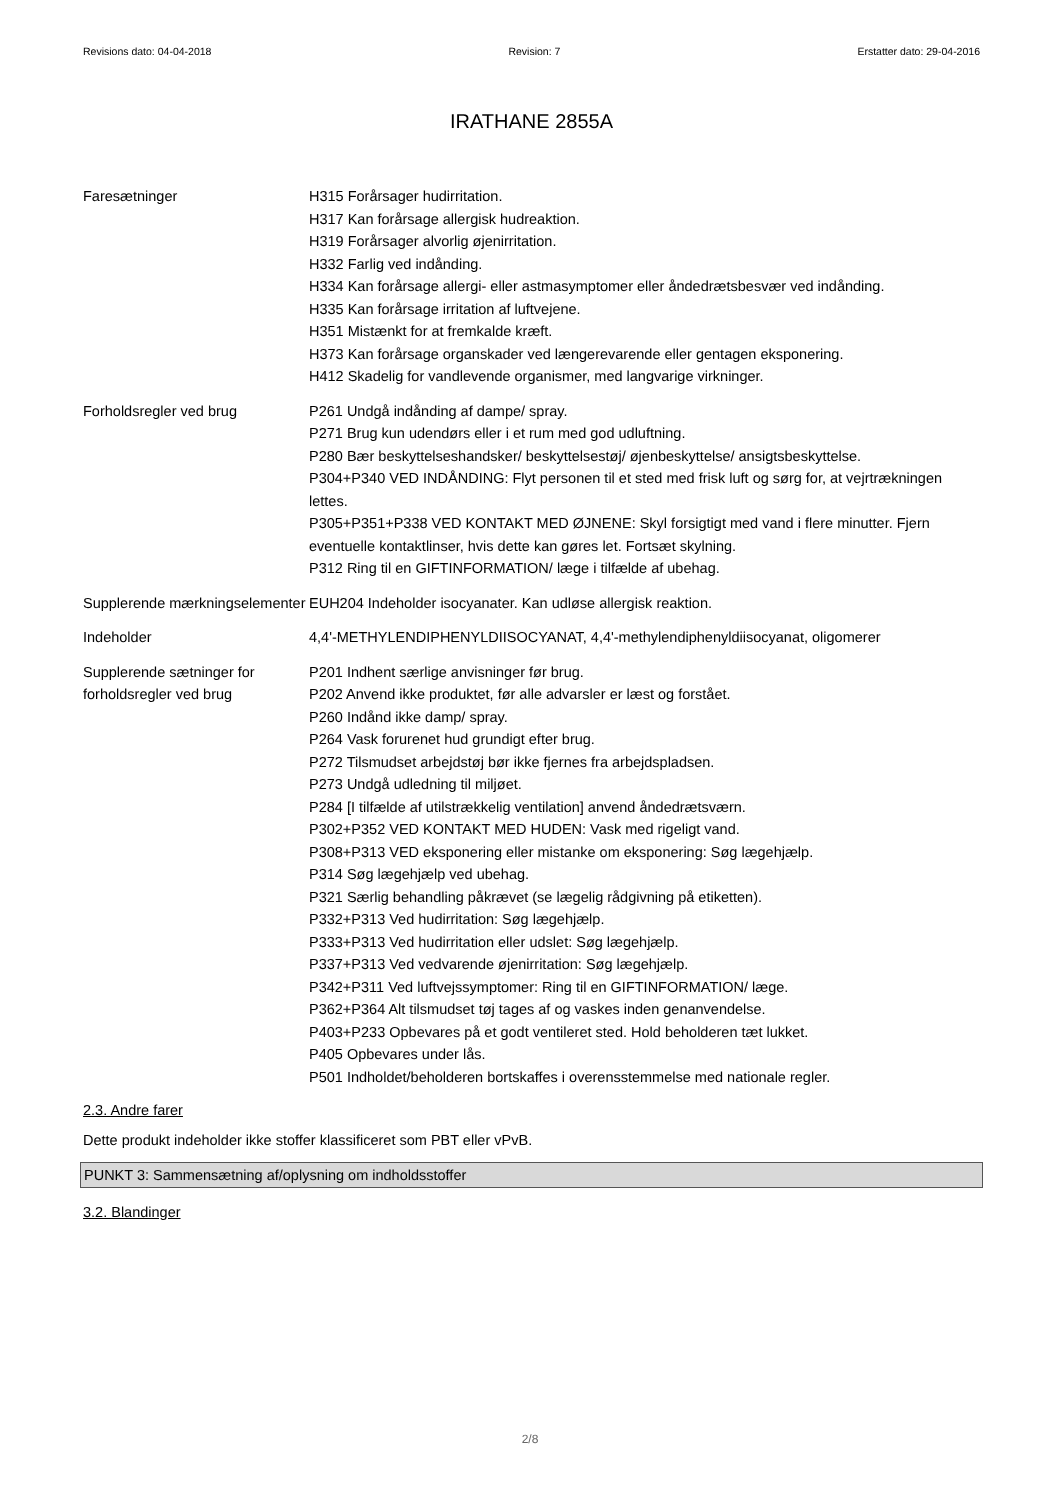Revisions dato: 04-04-2018 Revision: 7 Erstatter dato: 29-04-2016
IRATHANE 2855A
Faresætninger H315 Forårsager hudirritation.
H317 Kan forårsage allergisk hudreaktion.
H319 Forårsager alvorlig øjenirritation.
H332 Farlig ved indånding.
H334 Kan forårsage allergi- eller astmasymptomer eller åndedrætsbesvær ved indånding.
H335 Kan forårsage irritation af luftvejene.
H351 Mistænkt for at fremkalde kræft.
H373 Kan forårsage organskader ved længerevarende eller gentagen eksponering.
H412 Skadelig for vandlevende organismer, med langvarige virkninger.
Forholdsregler ved brug P261 Undgå indånding af dampe/ spray.
P271 Brug kun udendørs eller i et rum med god udluftning.
P280 Bær beskyttelseshandsker/ beskyttelsestøj/ øjenbeskyttelse/ ansigtsbeskyttelse.
P304+P340 VED INDÅNDING: Flyt personen til et sted med frisk luft og sørg for, at vejrtrækningen lettes.
P305+P351+P338 VED KONTAKT MED ØJNENE: Skyl forsigtigt med vand i flere minutter. Fjern eventuelle kontaktlinser, hvis dette kan gøres let. Fortsæt skylning.
P312 Ring til en GIFTINFORMATION/ læge i tilfælde af ubehag.
Supplerende mærkningselementer
EUH204 Indeholder isocyanater. Kan udløse allergisk reaktion.
Indeholder 4,4'-METHYLENDIPHENYLDIISOCYANAT, 4,4'-methylendiphenyldiisocyanat, oligomerer
Supplerende sætninger for forholdsregler ved brug
P201 Indhent særlige anvisninger før brug.
P202 Anvend ikke produktet, før alle advarsler er læst og forstået.
P260 Indånd ikke damp/ spray.
P264 Vask forurenet hud grundigt efter brug.
P272 Tilsmudset arbejdstøj bør ikke fjernes fra arbejdspladsen.
P273 Undgå udledning til miljøet.
P284 [I tilfælde af utilstrækkelig ventilation] anvend åndedrætsværn.
P302+P352 VED KONTAKT MED HUDEN: Vask med rigeligt vand.
P308+P313 VED eksponering eller mistanke om eksponering: Søg lægehjælp.
P314 Søg lægehjælp ved ubehag.
P321 Særlig behandling påkrævet (se lægelig rådgivning på etiketten).
P332+P313 Ved hudirritation: Søg lægehjælp.
P333+P313 Ved hudirritation eller udslet: Søg lægehjælp.
P337+P313 Ved vedvarende øjenirritation: Søg lægehjælp.
P342+P311 Ved luftvejssymptomer: Ring til en GIFTINFORMATION/ læge.
P362+P364 Alt tilsmudset tøj tages af og vaskes inden genanvendelse.
P403+P233 Opbevares på et godt ventileret sted. Hold beholderen tæt lukket.
P405 Opbevares under lås.
P501 Indholdet/beholderen bortskaffes i overensstemmelse med nationale regler.
2.3. Andre farer
Dette produkt indeholder ikke stoffer klassificeret som PBT eller vPvB.
PUNKT 3: Sammensætning af/oplysning om indholdsstoffer
3.2. Blandinger
2/8